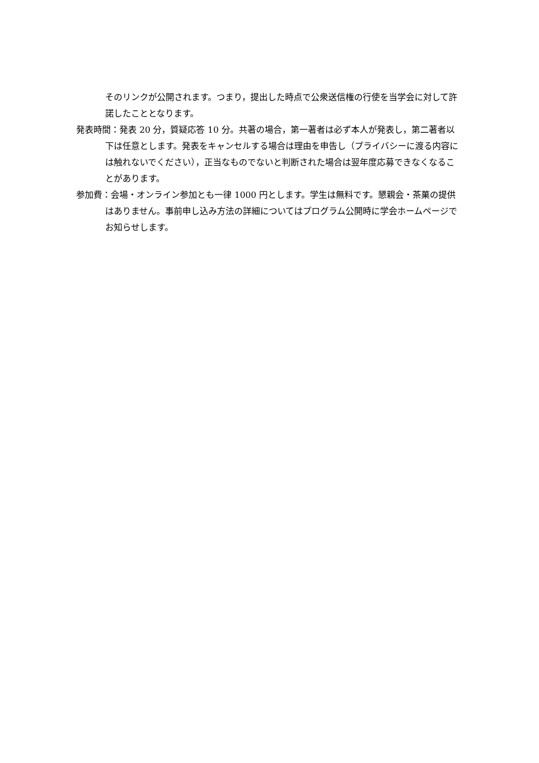そのリンクが公開されます。つまり，提出した時点で公衆送信権の行使を当学会に対して許諾したこととなります。
発表時間：発表 20 分，質疑応答 10 分。共著の場合，第一著者は必ず本人が発表し，第二著者以下は任意とします。発表をキャンセルする場合は理由を申告し（プライバシーに渡る内容には触れないでください），正当なものでないと判断された場合は翌年度応募できなくなることがあります。
参加費：会場・オンライン参加とも一律 1000 円とします。学生は無料です。懇親会・茶菓の提供はありません。事前申し込み方法の詳細についてはプログラム公開時に学会ホームページでお知らせします。